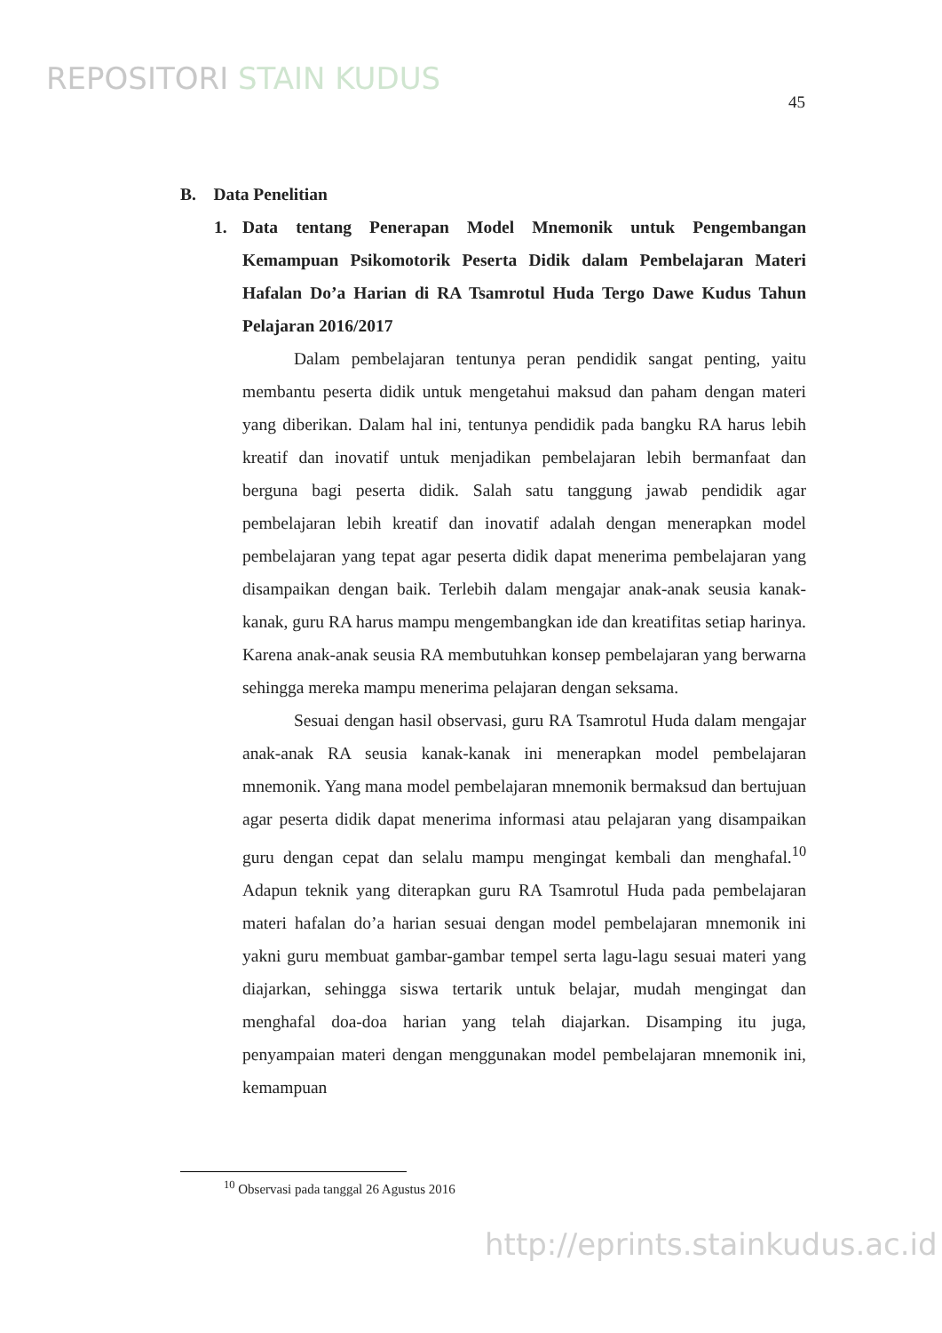REPOSITORI STAIN KUDUS
45
B. Data Penelitian
1. Data tentang Penerapan Model Mnemonik untuk Pengembangan Kemampuan Psikomotorik Peserta Didik dalam Pembelajaran Materi Hafalan Do’a Harian di RA Tsamrotul Huda Tergo Dawe Kudus Tahun Pelajaran 2016/2017
Dalam pembelajaran tentunya peran pendidik sangat penting, yaitu membantu peserta didik untuk mengetahui maksud dan paham dengan materi yang diberikan. Dalam hal ini, tentunya pendidik pada bangku RA harus lebih kreatif dan inovatif untuk menjadikan pembelajaran lebih bermanfaat dan berguna bagi peserta didik. Salah satu tanggung jawab pendidik agar pembelajaran lebih kreatif dan inovatif adalah dengan menerapkan model pembelajaran yang tepat agar peserta didik dapat menerima pembelajaran yang disampaikan dengan baik. Terlebih dalam mengajar anak-anak seusia kanak-kanak, guru RA harus mampu mengembangkan ide dan kreatifitas setiap harinya. Karena anak-anak seusia RA membutuhkan konsep pembelajaran yang berwarna sehingga mereka mampu menerima pelajaran dengan seksama.
Sesuai dengan hasil observasi, guru RA Tsamrotul Huda dalam mengajar anak-anak RA seusia kanak-kanak ini menerapkan model pembelajaran mnemonik. Yang mana model pembelajaran mnemonik bermaksud dan bertujuan agar peserta didik dapat menerima informasi atau pelajaran yang disampaikan guru dengan cepat dan selalu mampu mengingat kembali dan menghafal.<sup>10</sup> Adapun teknik yang diterapkan guru RA Tsamrotul Huda pada pembelajaran materi hafalan do’a harian sesuai dengan model pembelajaran mnemonik ini yakni guru membuat gambar-gambar tempel serta lagu-lagu sesuai materi yang diajarkan, sehingga siswa tertarik untuk belajar, mudah mengingat dan menghafal doa-doa harian yang telah diajarkan. Disamping itu juga, penyampaian materi dengan menggunakan model pembelajaran mnemonik ini, kemampuan
<sup>10</sup> Observasi pada tanggal 26 Agustus 2016
http://eprints.stainkudus.ac.id